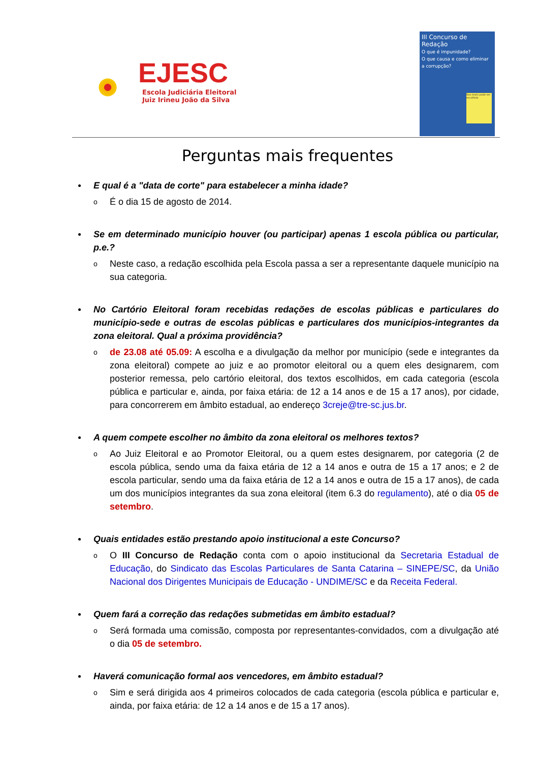EJESC
Escola Judiciária Eleitoral
Juiz Irineu João da Silva
III Concurso de Redação
O que é impunidade?
O que causa e como eliminar a corrupção?
Seu texto pode ser escolhido
Perguntas mais frequentes
E qual é a "data de corte" para estabelecer a minha idade?
o É o dia 15 de agosto de 2014.
Se em determinado município houver (ou participar) apenas 1 escola pública ou particular, p.e.?
o Neste caso, a redação escolhida pela Escola passa a ser a representante daquele município na sua categoria.
No Cartório Eleitoral foram recebidas redações de escolas públicas e particulares do município-sede e outras de escolas públicas e particulares dos municípios-integrantes da zona eleitoral. Qual a próxima providência?
o de 23.08 até 05.09: A escolha e a divulgação da melhor por município (sede e integrantes da zona eleitoral) compete ao juiz e ao promotor eleitoral ou a quem eles designarem, com posterior remessa, pelo cartório eleitoral, dos textos escolhidos, em cada categoria (escola pública e particular e, ainda, por faixa etária: de 12 a 14 anos e de 15 a 17 anos), por cidade, para concorrerem em âmbito estadual, ao endereço 3creje@tre-sc.jus.br.
A quem compete escolher no âmbito da zona eleitoral os melhores textos?
o Ao Juiz Eleitoral e ao Promotor Eleitoral, ou a quem estes designarem, por categoria (2 de escola pública, sendo uma da faixa etária de 12 a 14 anos e outra de 15 a 17 anos; e 2 de escola particular, sendo uma da faixa etária de 12 a 14 anos e outra de 15 a 17 anos), de cada um dos municípios integrantes da sua zona eleitoral (item 6.3 do regulamento), até o dia 05 de setembro.
Quais entidades estão prestando apoio institucional a este Concurso?
o O III Concurso de Redação conta com o apoio institucional da Secretaria Estadual de Educação, do Sindicato das Escolas Particulares de Santa Catarina – SINEPE/SC, da União Nacional dos Dirigentes Municipais de Educação - UNDIME/SC e da Receita Federal.
Quem fará a correção das redações submetidas em âmbito estadual?
o Será formada uma comissão, composta por representantes-convidados, com a divulgação até o dia 05 de setembro.
Haverá comunicação formal aos vencedores, em âmbito estadual?
o Sim e será dirigida aos 4 primeiros colocados de cada categoria (escola pública e particular e, ainda, por faixa etária: de 12 a 14 anos e de 15 a 17 anos).